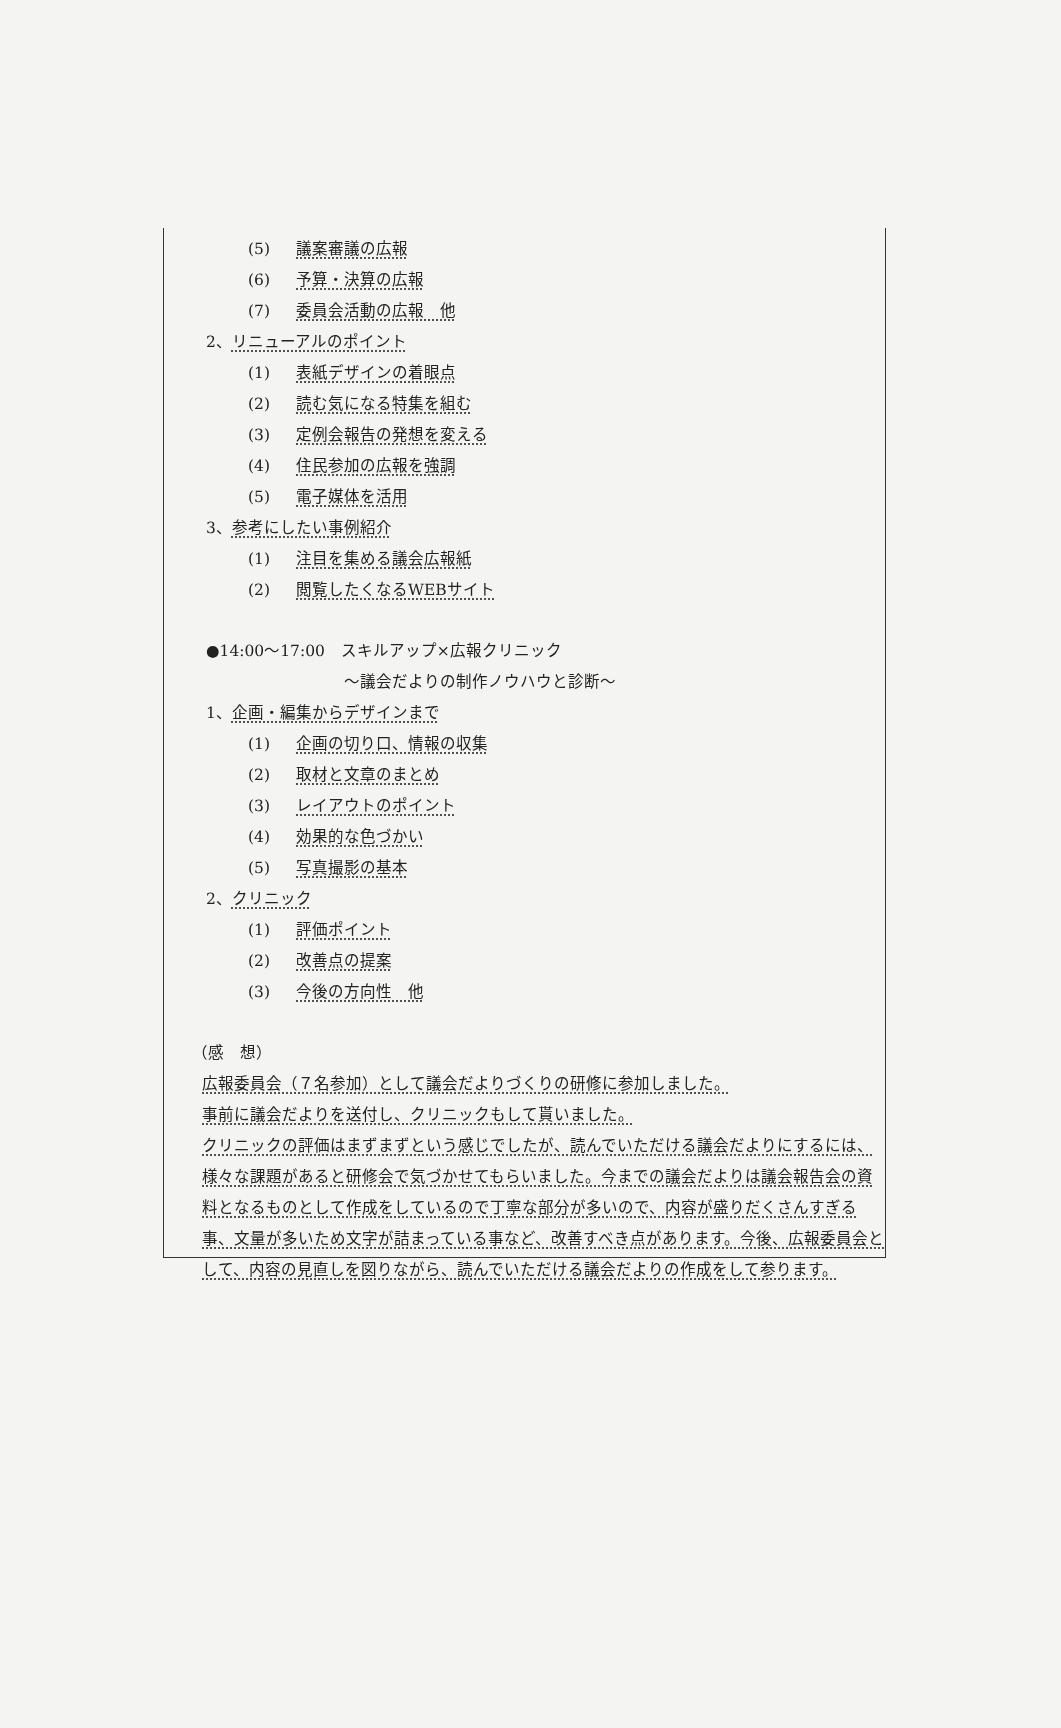(5) 議案審議の広報
(6) 予算・決算の広報
(7) 委員会活動の広報　他
2、リニューアルのポイント
(1) 表紙デザインの着眼点
(2) 読む気になる特集を組む
(3) 定例会報告の発想を変える
(4) 住民参加の広報を強調
(5) 電子媒体を活用
3、参考にしたい事例紹介
(1) 注目を集める議会広報紙
(2) 閲覧したくなるWEBサイト
●14:00～17:00　スキルアップ×広報クリニック
～議会だよりの制作ノウハウと診断～
1、企画・編集からデザインまで
(1) 企画の切り口、情報の収集
(2) 取材と文章のまとめ
(3) レイアウトのポイント
(4) 効果的な色づかい
(5) 写真撮影の基本
2、クリニック
(1) 評価ポイント
(2) 改善点の提案
(3) 今後の方向性　他
（感　想）
広報委員会（７名参加）として議会だよりづくりの研修に参加しました。
事前に議会だよりを送付し、クリニックもして貰いました。
クリニックの評価はまずまずという感じでしたが、読んでいただける議会だよりにするには、様々な課題があると研修会で気づかせてもらいました。今までの議会だよりは議会報告会の資料となるものとして作成をしているので丁寧な部分が多いので、内容が盛りだくさんすぎる事、文量が多いため文字が詰まっている事など、改善すべき点があります。今後、広報委員会として、内容の見直しを図りながら、読んでいただける議会だよりの作成をして参ります。